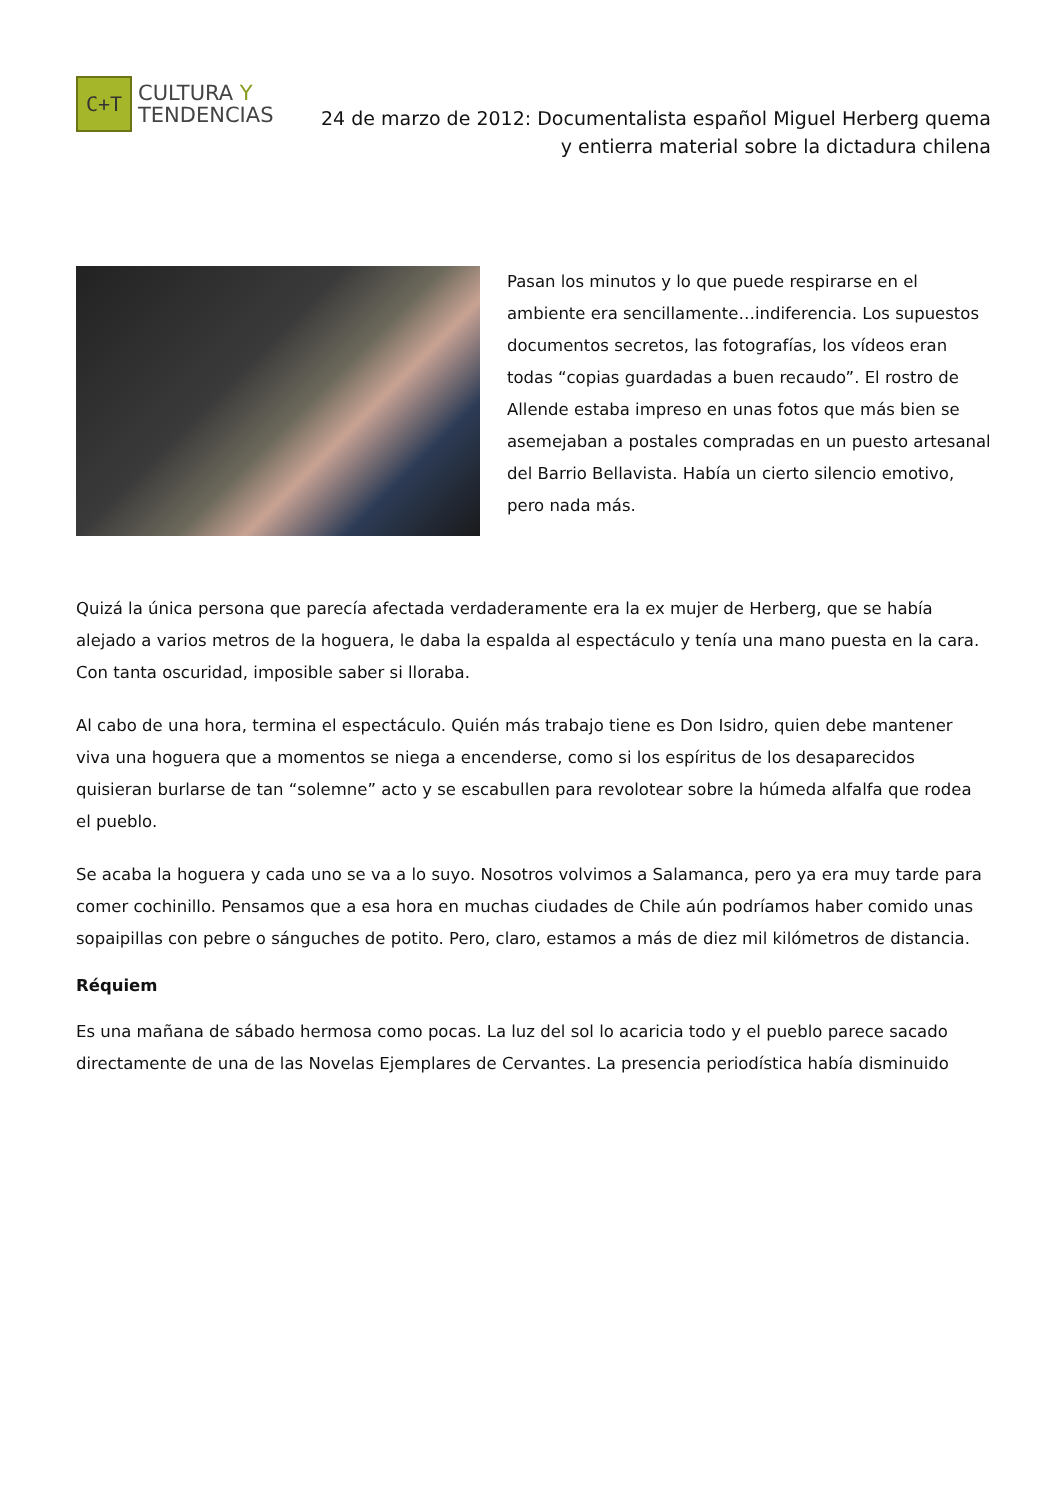C+T
CULTURA Y
TENDENCIAS
24 de marzo de 2012: Documentalista español Miguel Herberg quema
y entierra material sobre la dictadura chilena
Pasan los minutos y lo que puede respirarse en el ambiente era sencillamente…indiferencia. Los supuestos documentos secretos, las fotografías, los vídeos eran todas “copias guardadas a buen recaudo”. El rostro de Allende estaba impreso en unas fotos que más bien se asemejaban a postales compradas en un puesto artesanal del Barrio Bellavista. Había un cierto silencio emotivo, pero nada más.
Quizá la única persona que parecía afectada verdaderamente era la ex mujer de Herberg, que se había alejado a varios metros de la hoguera, le daba la espalda al espectáculo y tenía una mano puesta en la cara. Con tanta oscuridad, imposible saber si lloraba.
Al cabo de una hora, termina el espectáculo. Quién más trabajo tiene es Don Isidro, quien debe mantener viva una hoguera que a momentos se niega a encenderse, como si los espíritus de los desaparecidos quisieran burlarse de tan “solemne” acto y se escabullen para revolotear sobre la húmeda alfalfa que rodea el pueblo.
Se acaba la hoguera y cada uno se va a lo suyo. Nosotros volvimos a Salamanca, pero ya era muy tarde para comer cochinillo. Pensamos que a esa hora en muchas ciudades de Chile aún podríamos haber comido unas sopaipillas con pebre o sánguches de potito. Pero, claro, estamos a más de diez mil kilómetros de distancia.
Réquiem
Es una mañana de sábado hermosa como pocas. La luz del sol lo acaricia todo y el pueblo parece sacado directamente de una de las Novelas Ejemplares de Cervantes. La presencia periodística había disminuido